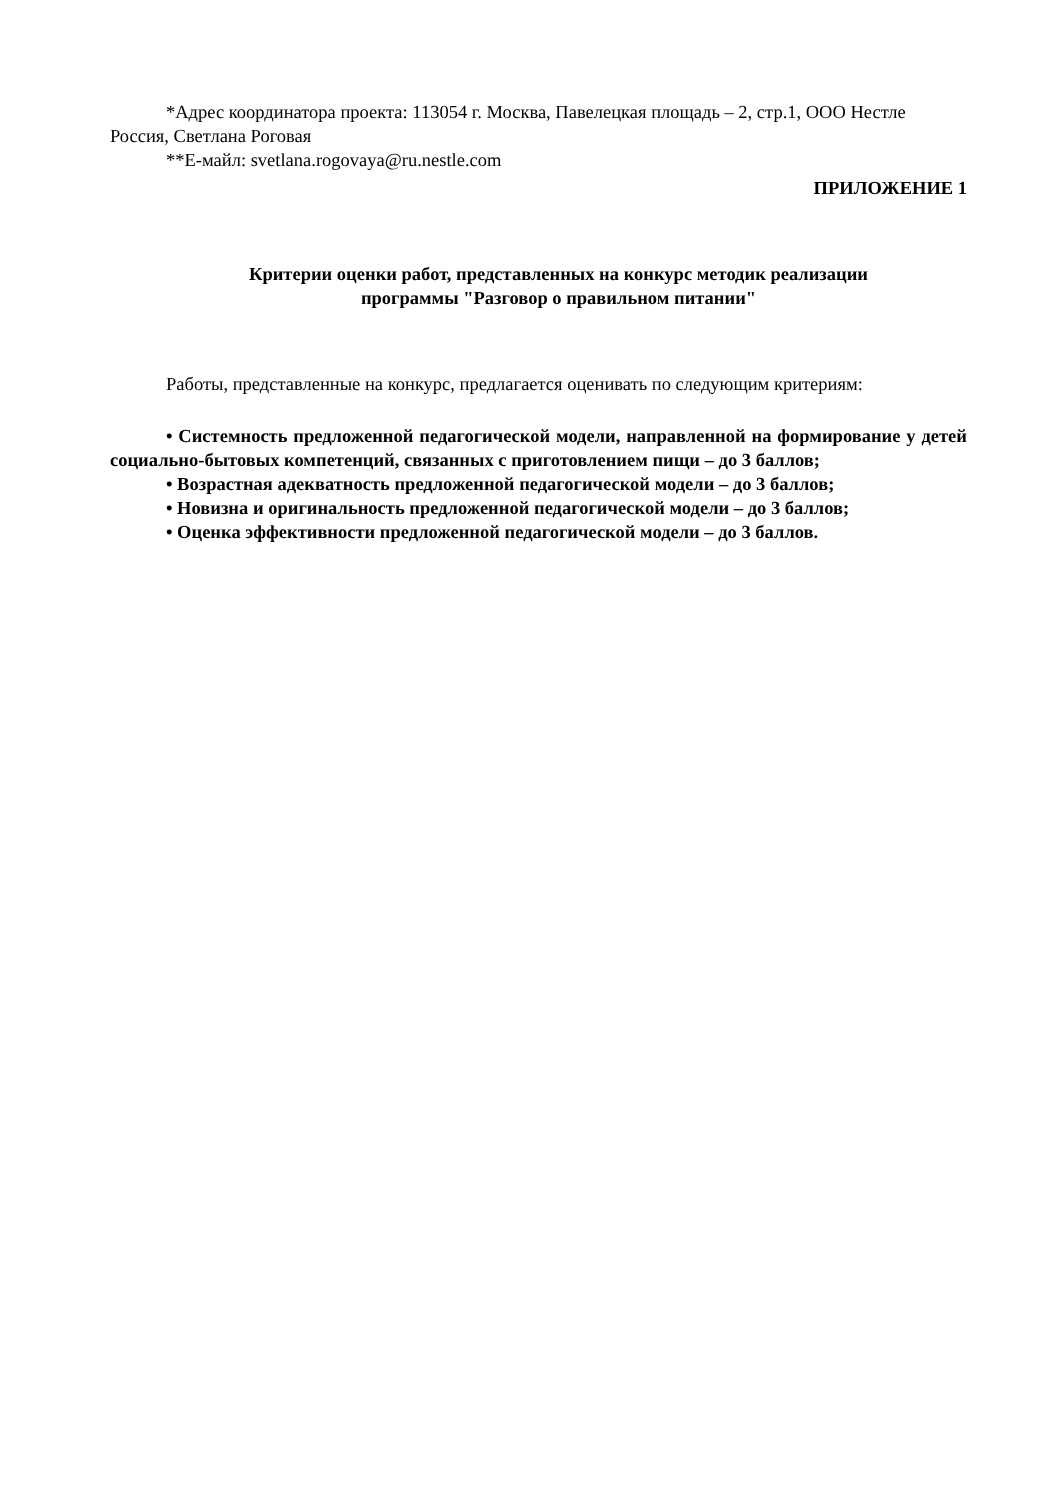*Адрес координатора проекта: 113054 г. Москва, Павелецкая площадь – 2, стр.1, ООО Нестле Россия, Светлана Роговая
**Е-майл: svetlana.rogovaya@ru.nestle.com
ПРИЛОЖЕНИЕ 1
Критерии оценки работ, представленных на конкурс методик реализации
программы "Разговор о правильном питании"
Работы, представленные на конкурс, предлагается оценивать по следующим критериям:
• Системность предложенной педагогической модели, направленной на формирование у детей социально-бытовых компетенций, связанных с приготовлением пищи – до 3 баллов;
• Возрастная адекватность предложенной педагогической модели – до 3 баллов;
• Новизна и оригинальность предложенной педагогической модели – до 3 баллов;
• Оценка эффективности предложенной педагогической модели – до 3 баллов.